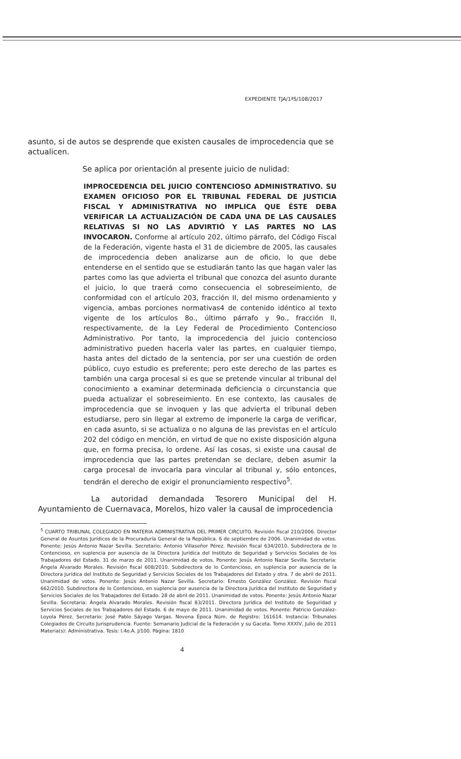EXPEDIENTE TJA/1ªS/108/2017
asunto, si de autos se desprende que existen causales de improcedencia que se actualicen.
Se aplica por orientación al presente juicio de nulidad:
IMPROCEDENCIA DEL JUICIO CONTENCIOSO ADMINISTRATIVO. SU EXAMEN OFICIOSO POR EL TRIBUNAL FEDERAL DE JUSTICIA FISCAL Y ADMINISTRATIVA NO IMPLICA QUE ÉSTE DEBA VERIFICAR LA ACTUALIZACIÓN DE CADA UNA DE LAS CAUSALES RELATIVAS SI NO LAS ADVIRTIÓ Y LAS PARTES NO LAS INVOCARON. Conforme al artículo 202, último párrafo, del Código Fiscal de la Federación, vigente hasta el 31 de diciembre de 2005, las causales de improcedencia deben analizarse aun de oficio, lo que debe entenderse en el sentido que se estudiarán tanto las que hagan valer las partes como las que advierta el tribunal que conozca del asunto durante el juicio, lo que traerá como consecuencia el sobreseimiento, de conformidad con el artículo 203, fracción II, del mismo ordenamiento y vigencia, ambas porciones normativas4 de contenido idéntico al texto vigente de los artículos 8o., último párrafo y 9o., fracción II, respectivamente, de la Ley Federal de Procedimiento Contencioso Administrativo. Por tanto, la improcedencia del juicio contencioso administrativo pueden hacerla valer las partes, en cualquier tiempo, hasta antes del dictado de la sentencia, por ser una cuestión de orden público, cuyo estudio es preferente; pero este derecho de las partes es también una carga procesal si es que se pretende vincular al tribunal del conocimiento a examinar determinada deficiencia o circunstancia que pueda actualizar el sobreseimiento. En ese contexto, las causales de improcedencia que se invoquen y las que advierta el tribunal deben estudiarse, pero sin llegar al extremo de imponerle la carga de verificar, en cada asunto, si se actualiza o no alguna de las previstas en el artículo 202 del código en mención, en virtud de que no existe disposición alguna que, en forma precisa, lo ordene. Así las cosas, si existe una causal de improcedencia que las partes pretendan se declare, deben asumir la carga procesal de invocarla para vincular al tribunal y, sólo entonces, tendrán el derecho de exigir el pronunciamiento respectivo<sup>5</sup>.
La autoridad demandada Tesorero Municipal del H. Ayuntamiento de Cuernavaca, Morelos, hizo valer la causal de improcedencia
<sup>5</sup> CUARTO TRIBUNAL COLEGIADO EN MATERIA ADMINISTRATIVA DEL PRIMER CIRCUITO. Revisión fiscal 210/2006. Director General de Asuntos Jurídicos de la Procuraduría General de la República. 6 de septiembre de 2006. Unanimidad de votos. Ponente: Jesús Antonio Nazar Sevilla. Secretario: Antonio Villaseñor Pérez. Revisión fiscal 634/2010. Subdirectora de lo Contencioso, en suplencia por ausencia de la Directora Jurídica del Instituto de Seguridad y Servicios Sociales de los Trabajadores del Estado. 31 de marzo de 2011. Unanimidad de votos. Ponente: Jesús Antonio Nazar Sevilla. Secretaria: Ángela Alvarado Morales. Revisión fiscal 608/2010. Subdirectora de lo Contencioso, en suplencia por ausencia de la Directora Jurídica del Instituto de Seguridad y Servicios Sociales de los Trabajadores del Estado y otra. 7 de abril de 2011. Unanimidad de votos. Ponente: Jesús Antonio Nazar Sevilla. Secretario: Ernesto González González. Revisión fiscal 662/2010. Subdirectora de lo Contencioso, en suplencia por ausencia de la Directora Jurídica del Instituto de Seguridad y Servicios Sociales de los Trabajadores del Estado. 28 de abril de 2011. Unanimidad de votos. Ponente: Jesús Antonio Nazar Sevilla. Secretaria: Ángela Alvarado Morales. Revisión fiscal 83/2011. Directora Jurídica del Instituto de Seguridad y Servicios Sociales de los Trabajadores del Estado. 6 de mayo de 2011. Unanimidad de votos. Ponente: Patricio González-Loyola Pérez. Secretario: José Pablo Sáyago Vargas. Novena Época Núm. de Registro: 161614. Instancia: Tribunales Colegiados de Circuito Jurisprudencia. Fuente: Semanario Judicial de la Federación y su Gaceta. Tomo XXXIV, Julio de 2011 Materia(s): Administrativa. Tesis: I.4o.A. J/100. Página: 1810
4